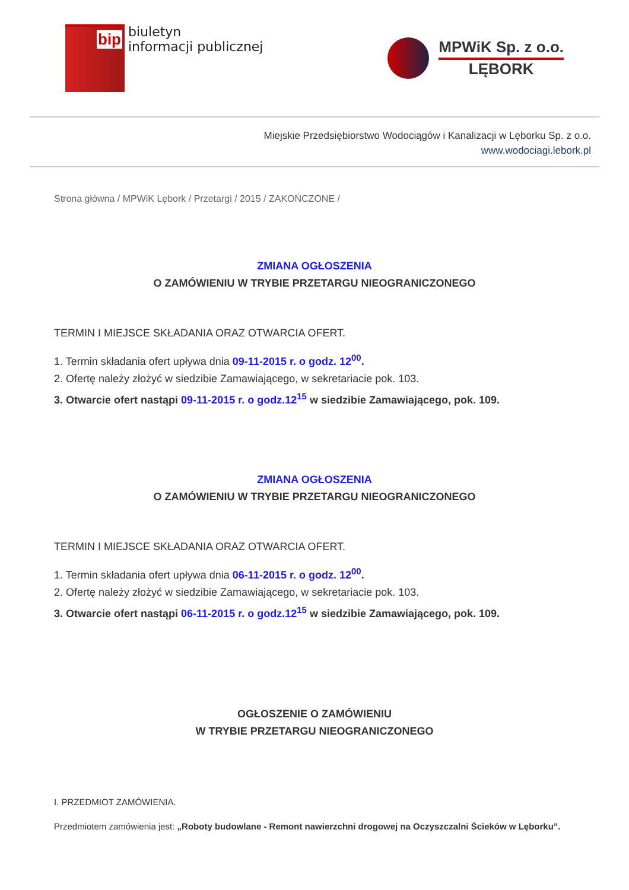bip
biuletyn
informacji publicznej
MPWiK Sp. z o.o.
LĘBORK
Miejskie Przedsiębiorstwo Wodociągów i Kanalizacji w Lęborku Sp. z o.o.
www.wodociagi.lebork.pl
Strona główna / MPWiK Lębork / Przetargi / 2015 / ZAKOŃCZONE /
ZMIANA OGŁOSZENIA
O ZAMÓWIENIU W TRYBIE PRZETARGU NIEOGRANICZONEGO
TERMIN I MIEJSCE SKŁADANIA ORAZ OTWARCIA OFERT.
1. Termin składania ofert upływa dnia 09-11-2015 r. o godz. 12<sup>00</sup>.
2. Ofertę należy złożyć w siedzibie Zamawiającego, w sekretariacie pok. 103.
3. Otwarcie ofert nastąpi 09-11-2015 r. o godz.12<sup>15</sup> w siedzibie Zamawiającego, pok. 109.
ZMIANA OGŁOSZENIA
O ZAMÓWIENIU W TRYBIE PRZETARGU NIEOGRANICZONEGO
TERMIN I MIEJSCE SKŁADANIA ORAZ OTWARCIA OFERT.
1. Termin składania ofert upływa dnia 06-11-2015 r. o godz. 12<sup>00</sup>.
2. Ofertę należy złożyć w siedzibie Zamawiającego, w sekretariacie pok. 103.
3. Otwarcie ofert nastąpi 06-11-2015 r. o godz.12<sup>15</sup> w siedzibie Zamawiającego, pok. 109.
OGŁOSZENIE O ZAMÓWIENIU
W TRYBIE PRZETARGU NIEOGRANICZONEGO
I. PRZEDMIOT ZAMÓWIENIA.
Przedmiotem zamówienia jest: „Roboty budowlane - Remont nawierzchni drogowej na Oczyszczalni Ścieków w Lęborku”.